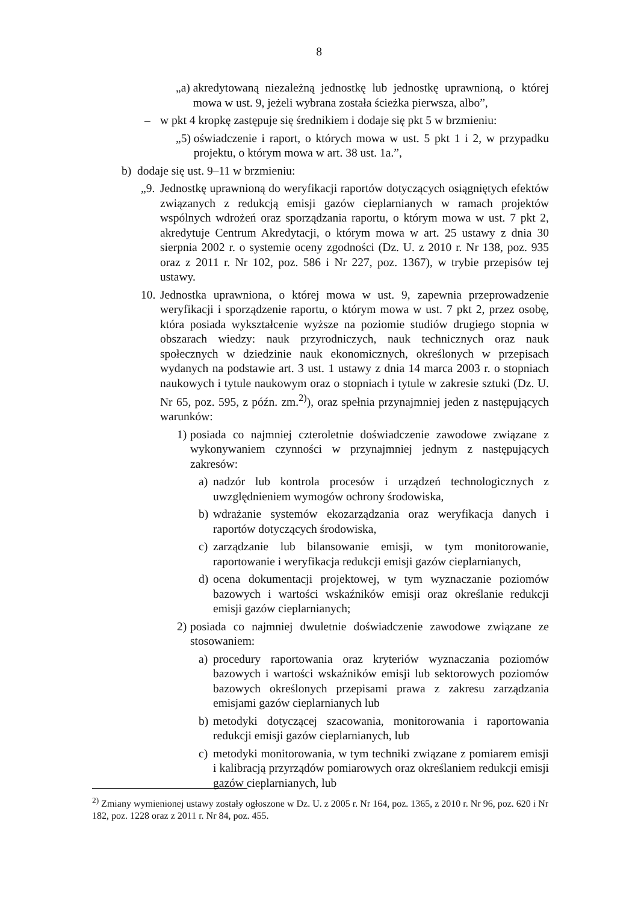8
„a) akredytowaną niezależną jednostkę lub jednostkę uprawnioną, o której mowa w ust. 9, jeżeli wybrana została ścieżka pierwsza, albo”,
– w pkt 4 kropkę zastępuje się średnikiem i dodaje się pkt 5 w brzmieniu:
„5) oświadczenie i raport, o których mowa w ust. 5 pkt 1 i 2, w przypadku projektu, o którym mowa w art. 38 ust. 1a.”,
b) dodaje się ust. 9–11 w brzmieniu:
„9. Jednostkę uprawnioną do weryfikacji raportów dotyczących osiągniętych efektów związanych z redukcją emisji gazów cieplarnianych w ramach projektów wspólnych wdrożeń oraz sporządzania raportu, o którym mowa w ust. 7 pkt 2, akredytuje Centrum Akredytacji, o którym mowa w art. 25 ustawy z dnia 30 sierpnia 2002 r. o systemie oceny zgodności (Dz. U. z 2010 r. Nr 138, poz. 935 oraz z 2011 r. Nr 102, poz. 586 i Nr 227, poz. 1367), w trybie przepisów tej ustawy.
10. Jednostka uprawniona, o której mowa w ust. 9, zapewnia przeprowadzenie weryfikacji i sporządzenie raportu, o którym mowa w ust. 7 pkt 2, przez osobę, która posiada wykształcenie wyższe na poziomie studiów drugiego stopnia w obszarach wiedzy: nauk przyrodniczych, nauk technicznych oraz nauk społecznych w dziedzinie nauk ekonomicznych, określonych w przepisach wydanych na podstawie art. 3 ust. 1 ustawy z dnia 14 marca 2003 r. o stopniach naukowych i tytule naukowym oraz o stopniach i tytule w zakresie sztuki (Dz. U. Nr 65, poz. 595, z późn. zm.<sup>2)</sup>), oraz spełnia przynajmniej jeden z następujących warunków:
1) posiada co najmniej czteroletnie doświadczenie zawodowe związane z wykonywaniem czynności w przynajmniej jednym z następujących zakresów:
a) nadzór lub kontrola procesów i urządzeń technologicznych z uwzględnieniem wymogów ochrony środowiska,
b) wdrażanie systemów ekozarządzania oraz weryfikacja danych i raportów dotyczących środowiska,
c) zarządzanie lub bilansowanie emisji, w tym monitorowanie, raportowanie i weryfikacja redukcji emisji gazów cieplarnianych,
d) ocena dokumentacji projektowej, w tym wyznaczanie poziomów bazowych i wartości wskaźników emisji oraz określanie redukcji emisji gazów cieplarnianych;
2) posiada co najmniej dwuletnie doświadczenie zawodowe związane ze stosowaniem:
a) procedury raportowania oraz kryteriów wyznaczania poziomów bazowych i wartości wskaźników emisji lub sektorowych poziomów bazowych określonych przepisami prawa z zakresu zarządzania emisjami gazów cieplarnianych lub
b) metodyki dotyczącej szacowania, monitorowania i raportowania redukcji emisji gazów cieplarnianych, lub
c) metodyki monitorowania, w tym techniki związane z pomiarem emisji i kalibracją przyrządów pomiarowych oraz określaniem redukcji emisji gazów cieplarnianych, lub
<sup>2)</sup> Zmiany wymienionej ustawy zostały ogłoszone w Dz. U. z 2005 r. Nr 164, poz. 1365, z 2010 r. Nr 96, poz. 620 i Nr 182, poz. 1228 oraz z 2011 r. Nr 84, poz. 455.